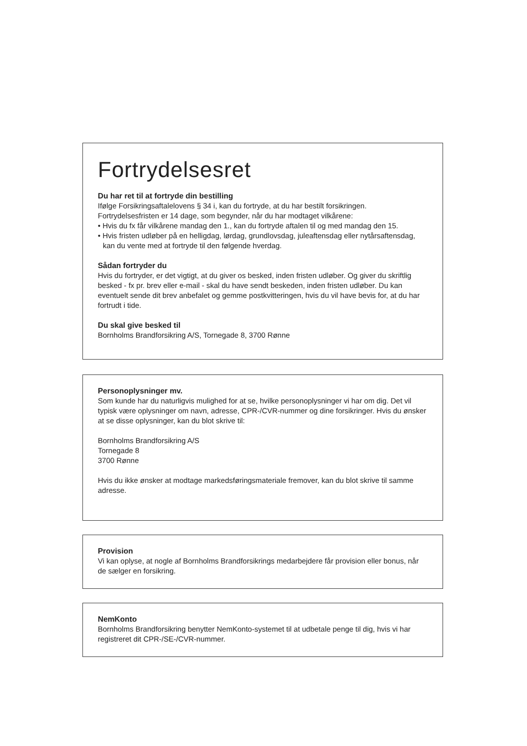Fortrydelsesret
Du har ret til at fortryde din bestilling
Ifølge Forsikringsaftalelovens § 34 i, kan du fortryde, at du har bestilt forsikringen.
Fortrydelsesfristen er 14 dage, som begynder, når du har modtaget vilkårene:
• Hvis du fx får vilkårene mandag den 1., kan du fortryde aftalen til og med mandag den 15.
• Hvis fristen udløber på en helligdag, lørdag, grundlovsdag, juleaftensdag eller nytårsaftensdag, kan du vente med at fortryde til den følgende hverdag.
Sådan fortryder du
Hvis du fortryder, er det vigtigt, at du giver os besked, inden fristen udløber. Og giver du skriftlig besked - fx pr. brev eller e-mail - skal du have sendt beskeden, inden fristen udløber. Du kan eventuelt sende dit brev anbefalet og gemme postkvitteringen, hvis du vil have bevis for, at du har fortrudt i tide.
Du skal give besked til
Bornholms Brandforsikring A/S, Tornegade 8, 3700 Rønne
Personoplysninger mv.
Som kunde har du naturligvis mulighed for at se, hvilke personoplysninger vi har om dig. Det vil typisk være oplysninger om navn, adresse, CPR-/CVR-nummer og dine forsikringer. Hvis du ønsker at se disse oplysninger, kan du blot skrive til:
Bornholms Brandforsikring A/S
Tornegade 8
3700 Rønne
Hvis du ikke ønsker at modtage markedsføringsmateriale fremover, kan du blot skrive til samme adresse.
Provision
Vi kan oplyse, at nogle af Bornholms Brandforsikrings medarbejdere får provision eller bonus, når de sælger en forsikring.
NemKonto
Bornholms Brandforsikring benytter NemKonto-systemet til at udbetale penge til dig, hvis vi har registreret dit CPR-/SE-/CVR-nummer.